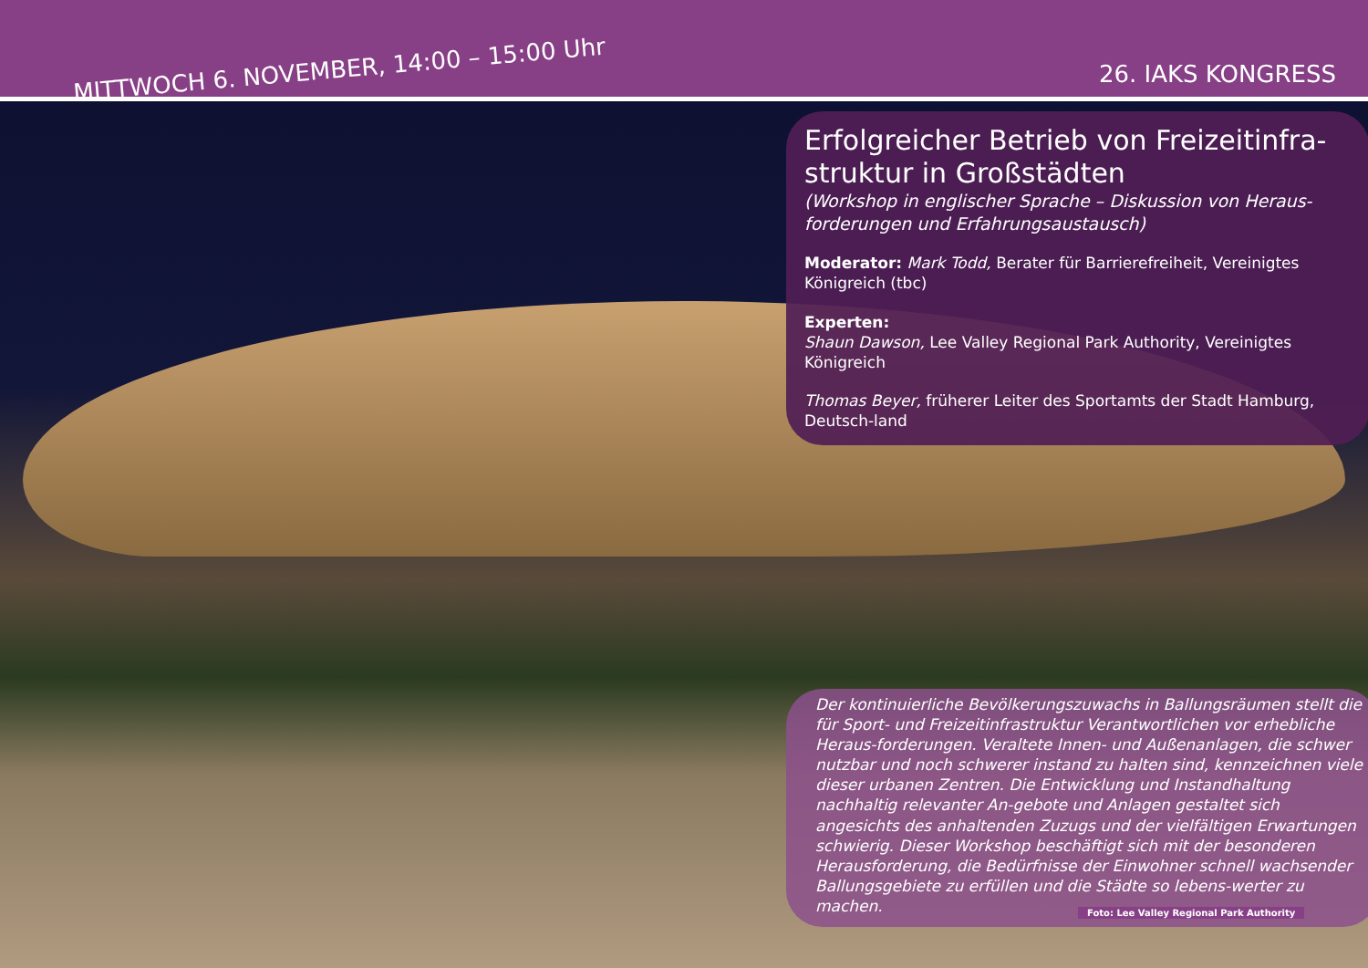MITTWOCH 6. NOVEMBER, 14:00 – 15:00 Uhr 26. IAKS KONGRESS
Erfolgreicher Betrieb von Freizeitinfra-struktur in Großstädten
(Workshop in englischer Sprache – Diskussion von Heraus-forderungen und Erfahrungsaustausch)
Moderator: Mark Todd, Berater für Barrierefreiheit, Vereinigtes Königreich (tbc)
Experten:
Shaun Dawson, Lee Valley Regional Park Authority, Vereinigtes Königreich
Thomas Beyer, früherer Leiter des Sportamts der Stadt Hamburg, Deutsch-land
Der kontinuierliche Bevölkerungszuwachs in Ballungsräumen stellt die für Sport- und Freizeitinfrastruktur Verantwortlichen vor erhebliche Heraus-forderungen. Veraltete Innen- und Außenanlagen, die schwer nutzbar und noch schwerer instand zu halten sind, kennzeichnen viele dieser urbanen Zentren. Die Entwicklung und Instandhaltung nachhaltig relevanter An-gebote und Anlagen gestaltet sich angesichts des anhaltenden Zuzugs und der vielfältigen Erwartungen schwierig. Dieser Workshop beschäftigt sich mit der besonderen Herausforderung, die Bedürfnisse der Einwohner schnell wachsender Ballungsgebiete zu erfüllen und die Städte so lebens-werter zu machen.
Foto: Lee Valley Regional Park Authority